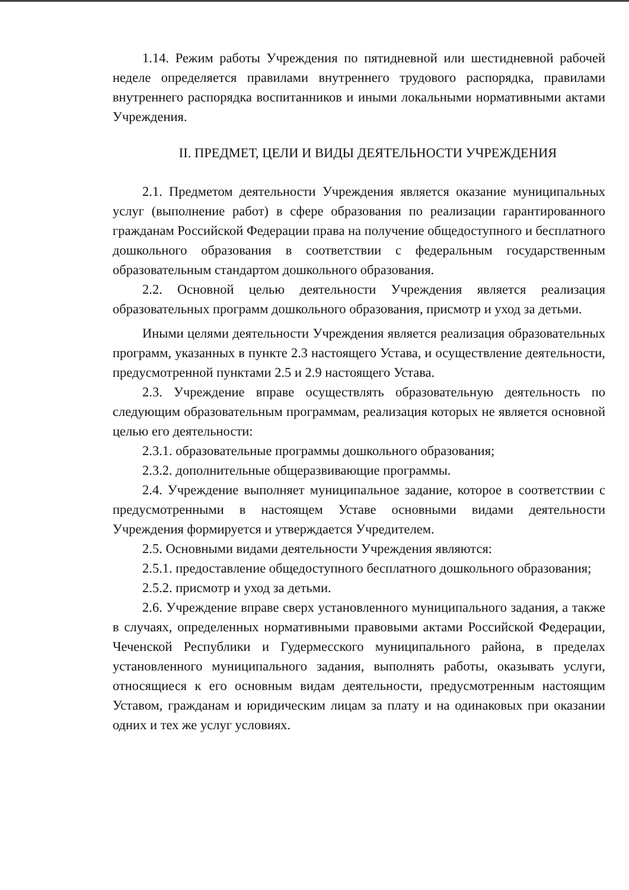1.14. Режим работы Учреждения по пятидневной или шестидневной рабочей неделе определяется правилами внутреннего трудового распорядка, правилами внутреннего распорядка воспитанников и иными локальными нормативными актами Учреждения.
II. ПРЕДМЕТ, ЦЕЛИ И ВИДЫ ДЕЯТЕЛЬНОСТИ УЧРЕЖДЕНИЯ
2.1. Предметом деятельности Учреждения является оказание муниципальных услуг (выполнение работ) в сфере образования по реализации гарантированного гражданам Российской Федерации права на получение общедоступного и бесплатного дошкольного образования в соответствии с федеральным государственным образовательным стандартом дошкольного образования.
2.2. Основной целью деятельности Учреждения является реализация образовательных программ дошкольного образования, присмотр и уход за детьми.
Иными целями деятельности Учреждения является реализация образовательных программ, указанных в пункте 2.3 настоящего Устава, и осуществление деятельности, предусмотренной пунктами 2.5 и 2.9 настоящего Устава.
2.3. Учреждение вправе осуществлять образовательную деятельность по следующим образовательным программам, реализация которых не является основной целью его деятельности:
2.3.1. образовательные программы дошкольного образования;
2.3.2. дополнительные общеразвивающие программы.
2.4. Учреждение выполняет муниципальное задание, которое в соответствии с предусмотренными в настоящем Уставе основными видами деятельности Учреждения формируется и утверждается Учредителем.
2.5. Основными видами деятельности Учреждения являются:
2.5.1. предоставление общедоступного бесплатного дошкольного образования;
2.5.2. присмотр и уход за детьми.
2.6. Учреждение вправе сверх установленного муниципального задания, а также в случаях, определенных нормативными правовыми актами Российской Федерации, Чеченской Республики и Гудермесского муниципального района, в пределах установленного муниципального задания, выполнять работы, оказывать услуги, относящиеся к его основным видам деятельности, предусмотренным настоящим Уставом, гражданам и юридическим лицам за плату и на одинаковых при оказании одних и тех же услуг условиях.